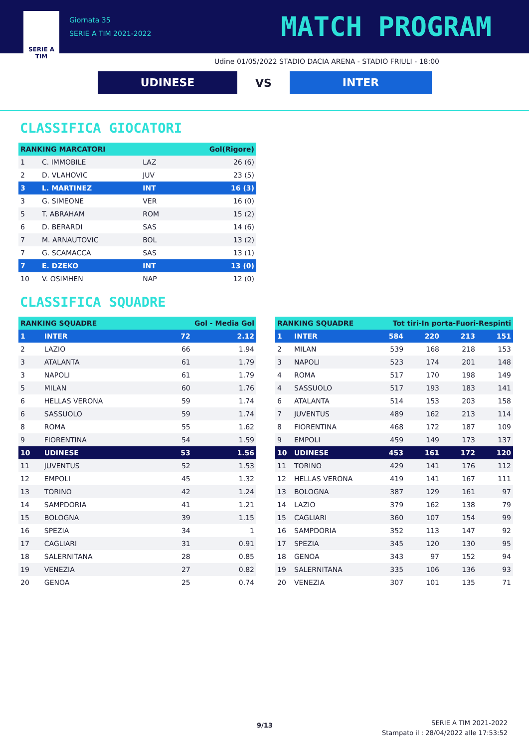SERIE A
TIM
Giornata 35
SERIE A TIM 2021-2022
MATCH PROGRAM
Udine 01/05/2022 STADIO DACIA ARENA - STADIO FRIULI - 18:00
UDINESE
VS
INTER
CLASSIFICA GIOCATORI
| RANKING MARCATORI | | | Gol(Rigore) |
| --- | --- | --- | --- |
| 1 | C. IMMOBILE | LAZ | 26 (6) |
| 2 | D. VLAHOVIC | JUV | 23 (5) |
| 3 | L. MARTINEZ | INT | 16 (3) |
| 3 | G. SIMEONE | VER | 16 (0) |
| 5 | T. ABRAHAM | ROM | 15 (2) |
| 6 | D. BERARDI | SAS | 14 (6) |
| 7 | M. ARNAUTOVIC | BOL | 13 (2) |
| 7 | G. SCAMACCA | SAS | 13 (1) |
| 7 | E. DZEKO | INT | 13 (0) |
| 10 | V. OSIMHEN | NAP | 12 (0) |
CLASSIFICA SQUADRE
| RANKING SQUADRE | | Gol - Media Gol | |
| --- | --- | --- | --- |
| 1 | INTER | 72 | 2.12 |
| 2 | LAZIO | 66 | 1.94 |
| 3 | ATALANTA | 61 | 1.79 |
| 3 | NAPOLI | 61 | 1.79 |
| 5 | MILAN | 60 | 1.76 |
| 6 | HELLAS VERONA | 59 | 1.74 |
| 6 | SASSUOLO | 59 | 1.74 |
| 8 | ROMA | 55 | 1.62 |
| 9 | FIORENTINA | 54 | 1.59 |
| 10 | UDINESE | 53 | 1.56 |
| 11 | JUVENTUS | 52 | 1.53 |
| 12 | EMPOLI | 45 | 1.32 |
| 13 | TORINO | 42 | 1.24 |
| 14 | SAMPDORIA | 41 | 1.21 |
| 15 | BOLOGNA | 39 | 1.15 |
| 16 | SPEZIA | 34 | 1 |
| 17 | CAGLIARI | 31 | 0.91 |
| 18 | SALERNITANA | 28 | 0.85 |
| 19 | VENEZIA | 27 | 0.82 |
| 20 | GENOA | 25 | 0.74 |
| RANKING SQUADRE | | Tot tiri-In porta-Fuori-Respinti | | | |
| --- | --- | --- | --- | --- | --- |
| 1 | INTER | 584 | 220 | 213 | 151 |
| 2 | MILAN | 539 | 168 | 218 | 153 |
| 3 | NAPOLI | 523 | 174 | 201 | 148 |
| 4 | ROMA | 517 | 170 | 198 | 149 |
| 4 | SASSUOLO | 517 | 193 | 183 | 141 |
| 6 | ATALANTA | 514 | 153 | 203 | 158 |
| 7 | JUVENTUS | 489 | 162 | 213 | 114 |
| 8 | FIORENTINA | 468 | 172 | 187 | 109 |
| 9 | EMPOLI | 459 | 149 | 173 | 137 |
| 10 | UDINESE | 453 | 161 | 172 | 120 |
| 11 | TORINO | 429 | 141 | 176 | 112 |
| 12 | HELLAS VERONA | 419 | 141 | 167 | 111 |
| 13 | BOLOGNA | 387 | 129 | 161 | 97 |
| 14 | LAZIO | 379 | 162 | 138 | 79 |
| 15 | CAGLIARI | 360 | 107 | 154 | 99 |
| 16 | SAMPDORIA | 352 | 113 | 147 | 92 |
| 17 | SPEZIA | 345 | 120 | 130 | 95 |
| 18 | GENOA | 343 | 97 | 152 | 94 |
| 19 | SALERNITANA | 335 | 106 | 136 | 93 |
| 20 | VENEZIA | 307 | 101 | 135 | 71 |
9/13
SERIE A TIM 2021-2022
Stampato il : 28/04/2022 alle 17:53:52